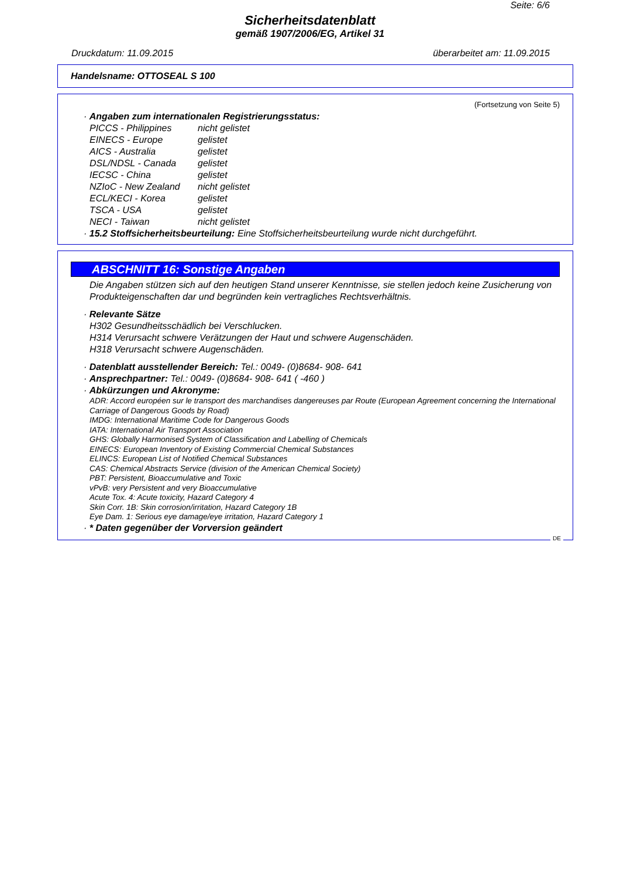Seite: 6/6
Sicherheitsdatenblatt
gemäß 1907/2006/EG, Artikel 31
Druckdatum: 11.09.2015 überarbeitet am: 11.09.2015
Handelsname: OTTOSEAL S 100
(Fortsetzung von Seite 5)
· Angaben zum internationalen Registrierungsstatus:
PICCS - Philippines nicht gelistet EINECS - Europe gelistet AICS - Australia gelistet DSL/NDSL - Canada gelistet IECSC - China gelistet NZIoC - New Zealand nicht gelistet ECL/KECI - Korea gelistet TSCA - USA gelistet NECI - Taiwan nicht gelistet
· 15.2 Stoffsicherheitsbeurteilung: Eine Stoffsicherheitsbeurteilung wurde nicht durchgeführt.
ABSCHNITT 16: Sonstige Angaben
Die Angaben stützen sich auf den heutigen Stand unserer Kenntnisse, sie stellen jedoch keine Zusicherung von Produkteigenschaften dar und begründen kein vertragliches Rechtsverhältnis.
· Relevante Sätze
H302 Gesundheitsschädlich bei Verschlucken.
H314 Verursacht schwere Verätzungen der Haut und schwere Augenschäden.
H318 Verursacht schwere Augenschäden.
· Datenblatt ausstellender Bereich: Tel.: 0049- (0)8684- 908- 641
· Ansprechpartner: Tel.: 0049- (0)8684- 908- 641 ( -460 )
· Abkürzungen und Akronyme:
ADR: Accord européen sur le transport des marchandises dangereuses par Route (European Agreement concerning the International Carriage of Dangerous Goods by Road)
IMDG: International Maritime Code for Dangerous Goods
IATA: International Air Transport Association
GHS: Globally Harmonised System of Classification and Labelling of Chemicals
EINECS: European Inventory of Existing Commercial Chemical Substances
ELINCS: European List of Notified Chemical Substances
CAS: Chemical Abstracts Service (division of the American Chemical Society)
PBT: Persistent, Bioaccumulative and Toxic
vPvB: very Persistent and very Bioaccumulative
Acute Tox. 4: Acute toxicity, Hazard Category 4
Skin Corr. 1B: Skin corrosion/irritation, Hazard Category 1B
Eye Dam. 1: Serious eye damage/eye irritation, Hazard Category 1
· * Daten gegenüber der Vorversion geändert
DE